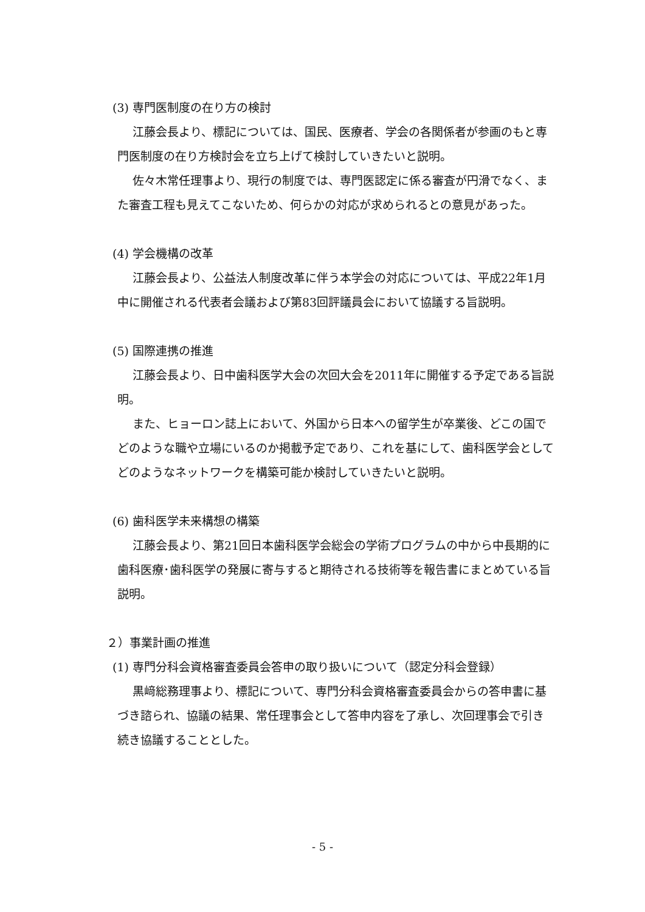(3) 専門医制度の在り方の検討
江藤会長より、標記については、国民、医療者、学会の各関係者が参画のもと専門医制度の在り方検討会を立ち上げて検討していきたいと説明。
佐々木常任理事より、現行の制度では、専門医認定に係る審査が円滑でなく、また審査工程も見えてこないため、何らかの対応が求められるとの意見があった。
(4) 学会機構の改革
江藤会長より、公益法人制度改革に伴う本学会の対応については、平成22年1月中に開催される代表者会議および第83回評議員会において協議する旨説明。
(5) 国際連携の推進
江藤会長より、日中歯科医学大会の次回大会を2011年に開催する予定である旨説明。
また、ヒョーロン誌上において、外国から日本への留学生が卒業後、どこの国でどのような職や立場にいるのか掲載予定であり、これを基にして、歯科医学会としてどのようなネットワークを構築可能か検討していきたいと説明。
(6) 歯科医学未来構想の構築
江藤会長より、第21回日本歯科医学会総会の学術プログラムの中から中長期的に歯科医療･歯科医学の発展に寄与すると期待される技術等を報告書にまとめている旨説明。
２）事業計画の推進
(1) 専門分科会資格審査委員会答申の取り扱いについて（認定分科会登録）
黒﨑総務理事より、標記について、専門分科会資格審査委員会からの答申書に基づき諮られ、協議の結果、常任理事会として答申内容を了承し、次回理事会で引き続き協議することとした。
- 5 -